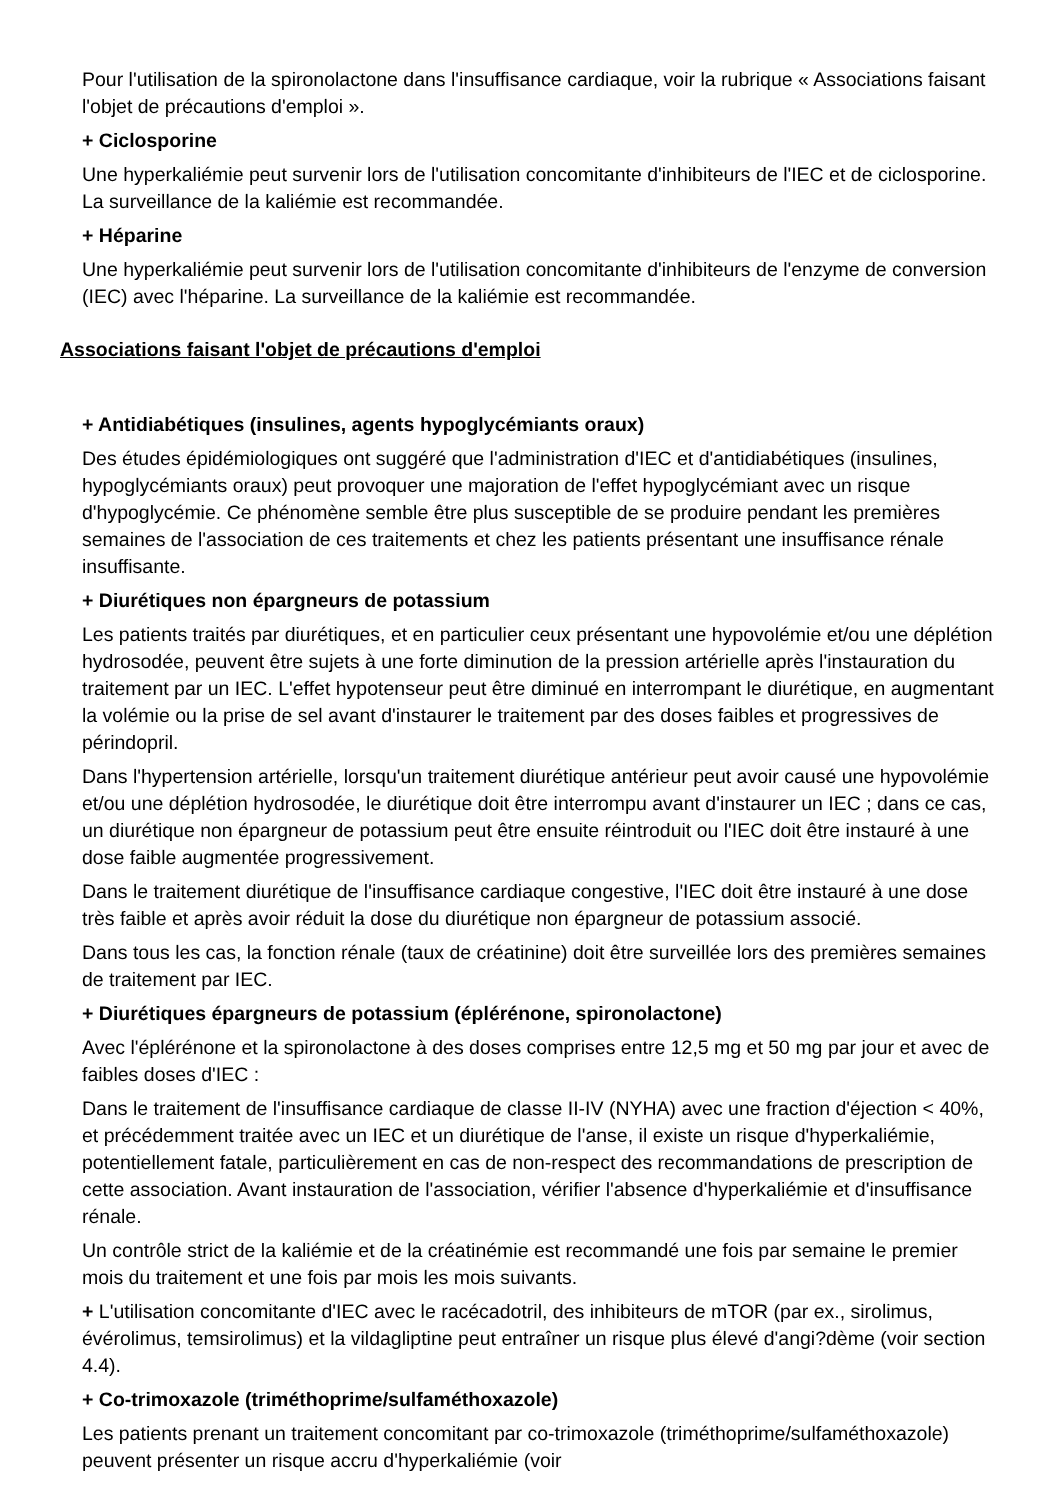Pour l'utilisation de la spironolactone dans l'insuffisance cardiaque, voir la rubrique « Associations faisant l'objet de précautions d'emploi ».
+ Ciclosporine
Une hyperkaliémie peut survenir lors de l'utilisation concomitante d'inhibiteurs de l'IEC et de ciclosporine. La surveillance de la kaliémie est recommandée.
+ Héparine
Une hyperkaliémie peut survenir lors de l'utilisation concomitante d'inhibiteurs de l'enzyme de conversion (IEC) avec l'héparine. La surveillance de la kaliémie est recommandée.
Associations faisant l'objet de précautions d'emploi
+ Antidiabétiques (insulines, agents hypoglycémiants oraux)
Des études épidémiologiques ont suggéré que l'administration d'IEC et d'antidiabétiques (insulines, hypoglycémiants oraux) peut provoquer une majoration de l'effet hypoglycémiant avec un risque d'hypoglycémie. Ce phénomène semble être plus susceptible de se produire pendant les premières semaines de l'association de ces traitements et chez les patients présentant une insuffisance rénale insuffisante.
+ Diurétiques non épargneurs de potassium
Les patients traités par diurétiques, et en particulier ceux présentant une hypovolémie et/ou une déplétion hydrosodée, peuvent être sujets à une forte diminution de la pression artérielle après l'instauration du traitement par un IEC. L'effet hypotenseur peut être diminué en interrompant le diurétique, en augmentant la volémie ou la prise de sel avant d'instaurer le traitement par des doses faibles et progressives de périndopril.
Dans l'hypertension artérielle, lorsqu'un traitement diurétique antérieur peut avoir causé une hypovolémie et/ou une déplétion hydrosodée, le diurétique doit être interrompu avant d'instaurer un IEC ; dans ce cas, un diurétique non épargneur de potassium peut être ensuite réintroduit ou l'IEC doit être instauré à une dose faible augmentée progressivement.
Dans le traitement diurétique de l'insuffisance cardiaque congestive, l'IEC doit être instauré à une dose très faible et après avoir réduit la dose du diurétique non épargneur de potassium associé.
Dans tous les cas, la fonction rénale (taux de créatinine) doit être surveillée lors des premières semaines de traitement par IEC.
+ Diurétiques épargneurs de potassium (éplérénone, spironolactone)
Avec l'éplérénone et la spironolactone à des doses comprises entre 12,5 mg et 50 mg par jour et avec de faibles doses d'IEC :
Dans le traitement de l'insuffisance cardiaque de classe II-IV (NYHA) avec une fraction d'éjection < 40%, et précédemment traitée avec un IEC et un diurétique de l'anse, il existe un risque d'hyperkaliémie, potentiellement fatale, particulièrement en cas de non-respect des recommandations de prescription de cette association. Avant instauration de l'association, vérifier l'absence d'hyperkaliémie et d'insuffisance rénale.
Un contrôle strict de la kaliémie et de la créatinémie est recommandé une fois par semaine le premier mois du traitement et une fois par mois les mois suivants.
+ L'utilisation concomitante d'IEC avec le racécadotril, des inhibiteurs de mTOR (par ex., sirolimus, évérolimus, temsirolimus) et la vildagliptine peut entraîner un risque plus élevé d'angi?dème (voir section 4.4).
+ Co-trimoxazole (triméthoprime/sulfaméthoxazole)
Les patients prenant un traitement concomitant par co-trimoxazole (triméthoprime/sulfaméthoxazole) peuvent présenter un risque accru d'hyperkaliémie (voir